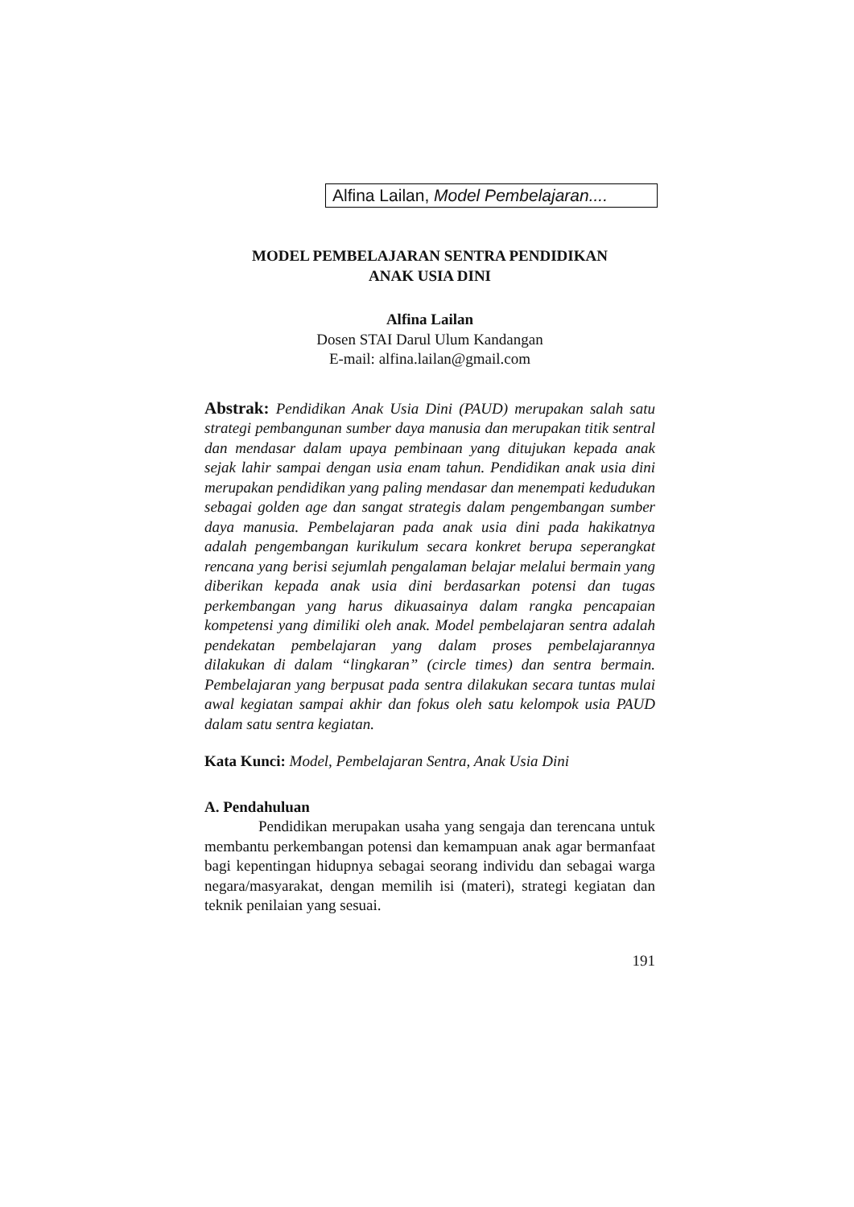Alfina Lailan, Model Pembelajaran....
MODEL PEMBELAJARAN SENTRA PENDIDIKAN
ANAK USIA DINI
Alfina Lailan
Dosen STAI Darul Ulum Kandangan
E-mail: alfina.lailan@gmail.com
Abstrak: Pendidikan Anak Usia Dini (PAUD) merupakan salah satu strategi pembangunan sumber daya manusia dan merupakan titik sentral dan mendasar dalam upaya pembinaan yang ditujukan kepada anak sejak lahir sampai dengan usia enam tahun. Pendidikan anak usia dini merupakan pendidikan yang paling mendasar dan menempati kedudukan sebagai golden age dan sangat strategis dalam pengembangan sumber daya manusia. Pembelajaran pada anak usia dini pada hakikatnya adalah pengembangan kurikulum secara konkret berupa seperangkat rencana yang berisi sejumlah pengalaman belajar melalui bermain yang diberikan kepada anak usia dini berdasarkan potensi dan tugas perkembangan yang harus dikuasainya dalam rangka pencapaian kompetensi yang dimiliki oleh anak. Model pembelajaran sentra adalah pendekatan pembelajaran yang dalam proses pembelajarannya dilakukan di dalam “lingkaran” (circle times) dan sentra bermain. Pembelajaran yang berpusat pada sentra dilakukan secara tuntas mulai awal kegiatan sampai akhir dan fokus oleh satu kelompok usia PAUD dalam satu sentra kegiatan.
Kata Kunci: Model, Pembelajaran Sentra, Anak Usia Dini
A. Pendahuluan
Pendidikan merupakan usaha yang sengaja dan terencana untuk membantu perkembangan potensi dan kemampuan anak agar bermanfaat bagi kepentingan hidupnya sebagai seorang individu dan sebagai warga negara/masyarakat, dengan memilih isi (materi), strategi kegiatan dan teknik penilaian yang sesuai.
191